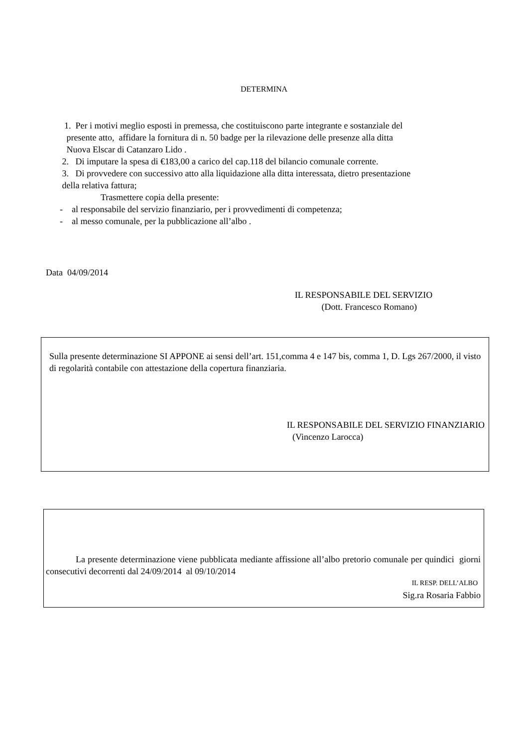DETERMINA
1. Per i motivi meglio esposti in premessa, che costituiscono parte integrante e sostanziale del
presente atto, affidare la fornitura di n. 50 badge per la rilevazione delle presenze alla ditta
Nuova Elscar di Catanzaro Lido .
2. Di imputare la spesa di €183,00 a carico del cap.118 del bilancio comunale corrente.
3. Di provvedere con successivo atto alla liquidazione alla ditta interessata, dietro presentazione
della relativa fattura;
Trasmettere copia della presente:
- al responsabile del servizio finanziario, per i provvedimenti di competenza;
- al messo comunale, per la pubblicazione all’albo .
Data 04/09/2014
IL RESPONSABILE DEL SERVIZIO
(Dott. Francesco Romano)
Sulla presente determinazione SI APPONE ai sensi dell’art. 151,comma 4 e 147 bis, comma 1, D. Lgs 267/2000, il visto di regolarità contabile con attestazione della copertura finanziaria.
IL RESPONSABILE DEL SERVIZIO FINANZIARIO
(Vincenzo Larocca)
La presente determinazione viene pubblicata mediante affissione all’albo pretorio comunale per quindici giorni consecutivi decorrenti dal 24/09/2014 al 09/10/2014
IL RESP. DELL’ALBO
Sig.ra Rosaria Fabbio